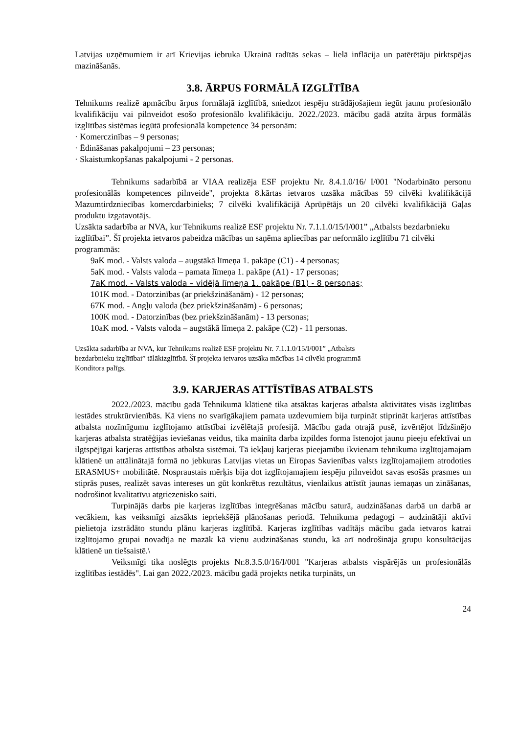Latvijas uzņēmumiem ir arī Krievijas iebruka Ukrainā radītās sekas – lielā inflācija un patērētāju pirktspējas mazināšanās.
3.8. ĀRPUS FORMĀLĀ IZGLĪTĪBA
Tehnikums realizē apmācību ārpus formālajā izglītībā, sniedzot iespēju strādājošajiem iegūt jaunu profesionālo kvalifikāciju vai pilnveidot esošo profesionālo kvalifikāciju. 2022./2023. mācību gadā atzīta ārpus formālās izglītības sistēmas iegūtā profesionālā kompetence 34 personām:
· Komerczinības – 9 personas;
· Ēdināšanas pakalpojumi – 23 personas;
· Skaistumkopšanas pakalpojumi - 2 personas.
Tehnikums sadarbībā ar VIAA realizēja ESF projektu Nr. 8.4.1.0/16/ I/001 "Nodarbināto personu profesionālās kompetences pilnveide", projekta 8.kārtas ietvaros uzsāka mācības 59 cilvēki kvalifikācijā Mazumtirdzniecības komercdarbinieks; 7 cilvēki kvalifikācijā Aprūpētājs un 20 cilvēki kvalifikācijā Gaļas produktu izgatavotājs.
Uzsākta sadarbība ar NVA, kur Tehnikums realizē ESF projektu Nr. 7.1.1.0/15/I/001” „Atbalsts bezdarbnieku izglītībai”. Šī projekta ietvaros pabeidza mācības un saņēma apliecības par neformālo izglītību 71 cilvēki programmās:
9aK mod. - Valsts valoda – augstākā līmeņa 1. pakāpe (C1) - 4 personas;
5aK mod. - Valsts valoda – pamata līmeņa 1. pakāpe (A1) - 17 personas;
7aK mod. - Valsts valoda – vidējā līmeņa 1. pakāpe (B1) - 8 personas;
101K mod. - Datorzinības (ar priekšzināšanām) - 12 personas;
67K mod. - Angļu valoda (bez priekšzināšanām) - 6 personas;
100K mod. - Datorzinības (bez priekšzināšanām) - 13 personas;
10aK mod. - Valsts valoda – augstākā līmeņa 2. pakāpe (C2) - 11 personas.
Uzsākta sadarbība ar NVA, kur Tehnikums realizē ESF projektu Nr. 7.1.1.0/15/I/001” „Atbalsts
bezdarbnieku izglītībai” tālākizglītībā. Šī projekta ietvaros uzsāka mācības 14 cilvēki programmā
Konditora palīgs.
3.9. KARJERAS ATTĪSTĪBAS ATBALSTS
2022./2023. mācību gadā Tehnikumā klātienē tika atsāktas karjeras atbalsta aktivitātes visās izglītības iestādes struktūrvienībās. Kā viens no svarīgākajiem pamata uzdevumiem bija turpināt stiprināt karjeras attīstības atbalsta nozīmīgumu izglītojamo attīstībai izvēlētajā profesijā. Mācību gada otrajā pusē, izvērtējot līdzšinējo karjeras atbalsta stratēģijas ieviešanas veidus, tika mainīta darba izpildes forma īstenojot jaunu pieeju efektīvai un ilgtspējīgai karjeras attīstības atbalsta sistēmai. Tā iekļauj karjeras pieejamību ikvienam tehnikuma izglītojamajam klātienē un attālinātajā formā no jebkuras Latvijas vietas un Eiropas Savienības valsts izglītojamajiem atrodoties ERASMUS+ mobilitātē. Nospraustais mērķis bija dot izglītojamajiem iespēju pilnveidot savas esošās prasmes un stiprās puses, realizēt savas intereses un gūt konkrētus rezultātus, vienlaikus attīstīt jaunas iemaņas un zināšanas, nodrošinot kvalitatīvu atgriezenisko saiti.
Turpinājās darbs pie karjeras izglītības integrēšanas mācību saturā, audzināšanas darbā un darbā ar vecākiem, kas veiksmīgi aizsākts iepriekšējā plānošanas periodā. Tehnikuma pedagogi – audzinātāji aktīvi pielietoja izstrādāto stundu plānu karjeras izglītībā. Karjeras izglītības vadītājs mācību gada ietvaros katrai izglītojamo grupai novadīja ne mazāk kā vienu audzināšanas stundu, kā arī nodrošināja grupu konsultācijas klātienē un tiešsaistē.\
Veiksmīgi tika noslēgts projekts Nr.8.3.5.0/16/I/001 "Karjeras atbalsts vispārējās un profesionālās izglītības iestādēs". Lai gan 2022./2023. mācību gadā projekts netika turpināts, un
24